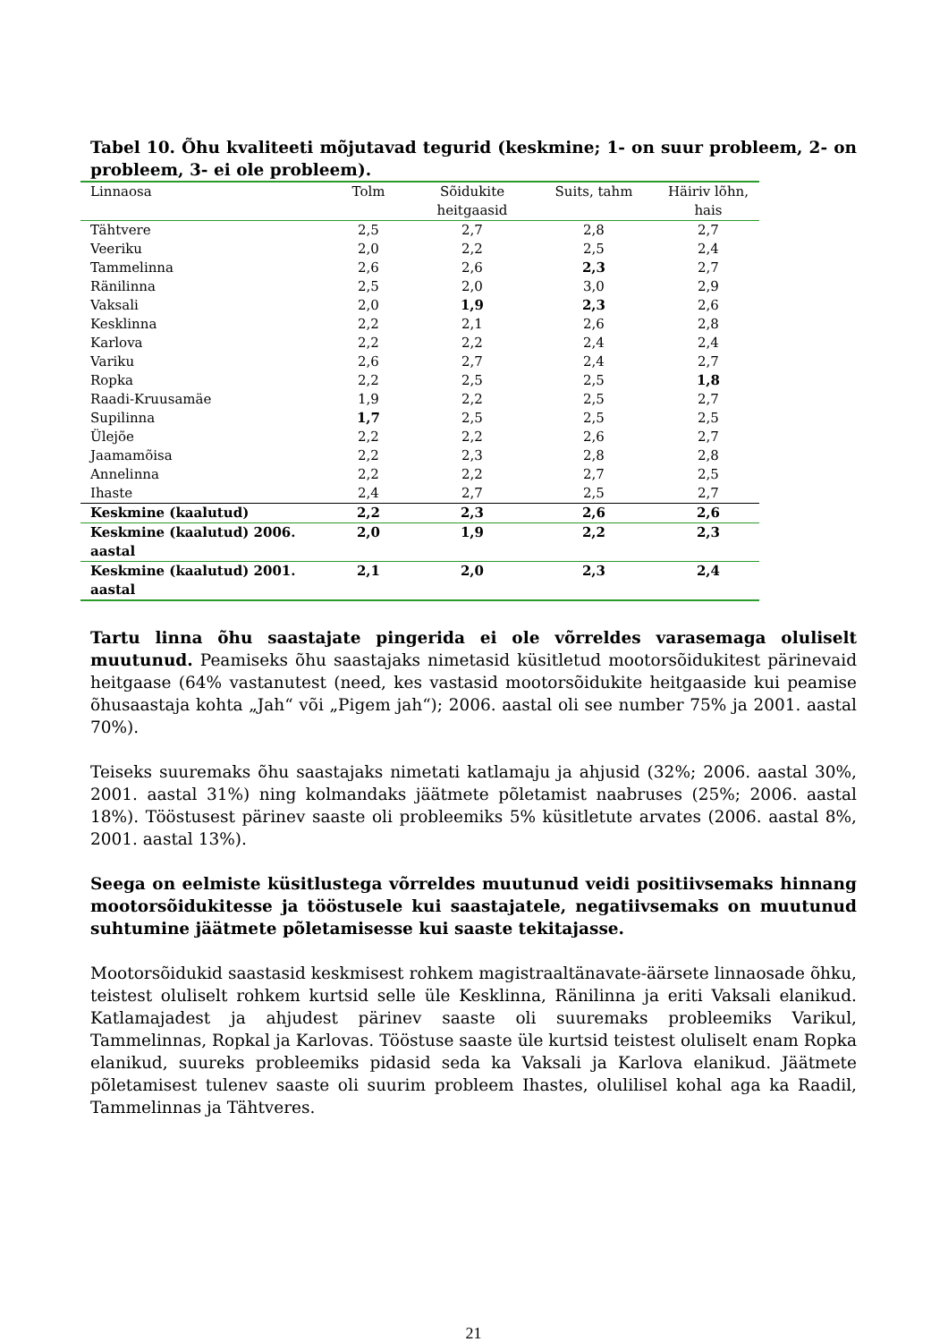Tabel 10. Õhu kvaliteeti mõjutavad tegurid (keskmine; 1- on suur probleem, 2- on probleem, 3- ei ole probleem).
| Linnaosa | Tolm | Sõidukite heitgaasid | Suits, tahm | Häiriv lõhn, hais |
| --- | --- | --- | --- | --- |
| Tähtvere | 2,5 | 2,7 | 2,8 | 2,7 |
| Veeriku | 2,0 | 2,2 | 2,5 | 2,4 |
| Tammelinna | 2,6 | 2,6 | 2,3 | 2,7 |
| Ränilinna | 2,5 | 2,0 | 3,0 | 2,9 |
| Vaksali | 2,0 | 1,9 | 2,3 | 2,6 |
| Kesklinna | 2,2 | 2,1 | 2,6 | 2,8 |
| Karlova | 2,2 | 2,2 | 2,4 | 2,4 |
| Variku | 2,6 | 2,7 | 2,4 | 2,7 |
| Ropka | 2,2 | 2,5 | 2,5 | 1,8 |
| Raadi-Kruusamäe | 1,9 | 2,2 | 2,5 | 2,7 |
| Supilinna | 1,7 | 2,5 | 2,5 | 2,5 |
| Ülejõe | 2,2 | 2,2 | 2,6 | 2,7 |
| Jaamamõisa | 2,2 | 2,3 | 2,8 | 2,8 |
| Annelinna | 2,2 | 2,2 | 2,7 | 2,5 |
| Ihaste | 2,4 | 2,7 | 2,5 | 2,7 |
| Keskmine (kaalutud) | 2,2 | 2,3 | 2,6 | 2,6 |
| Keskmine (kaalutud) 2006. aastal | 2,0 | 1,9 | 2,2 | 2,3 |
| Keskmine (kaalutud) 2001. aastal | 2,1 | 2,0 | 2,3 | 2,4 |
Tartu linna õhu saastajate pingerida ei ole võrreldes varasemaga oluliselt muutunud. Peamiseks õhu saastajaks nimetasid küsitletud mootorsõidukitest pärinevaid heitgaase (64% vastanutest (need, kes vastasid mootorsõidukite heitgaaside kui peamise õhusaastaja kohta „Jah“ või „Pigem jah“); 2006. aastal oli see number 75% ja 2001. aastal 70%).
Teiseks suuremaks õhu saastajaks nimetati katlamaju ja ahjusid (32%; 2006. aastal 30%, 2001. aastal 31%) ning kolmandaks jäätmete põletamist naabruses (25%; 2006. aastal 18%). Tööstusest pärinev saaste oli probleemiks 5% küsitletute arvates (2006. aastal 8%, 2001. aastal 13%).
Seega on eelmiste küsitlustega võrreldes muutunud veidi positiivsemaks hinnang mootorsõidukitesse ja tööstusele kui saastajatele, negatiivsemaks on muutunud suhtumine jäätmete põletamisesse kui saaste tekitajasse.
Mootorsõidukid saastasid keskmisest rohkem magistraaltänavate-äärsete linnaosade õhku, teistest oluliselt rohkem kurtsid selle üle Kesklinna, Ränilinna ja eriti Vaksali elanikud. Katlamajadest ja ahjudest pärinev saaste oli suuremaks probleemiks Varikul, Tammelinnas, Ropkal ja Karlovas. Tööstuse saaste üle kurtsid teistest oluliselt enam Ropka elanikud, suureks probleemiks pidasid seda ka Vaksali ja Karlova elanikud. Jäätmete põletamisest tulenev saaste oli suurim probleem Ihastes, olulilisel kohal aga ka Raadil, Tammelinnas ja Tähtveres.
21